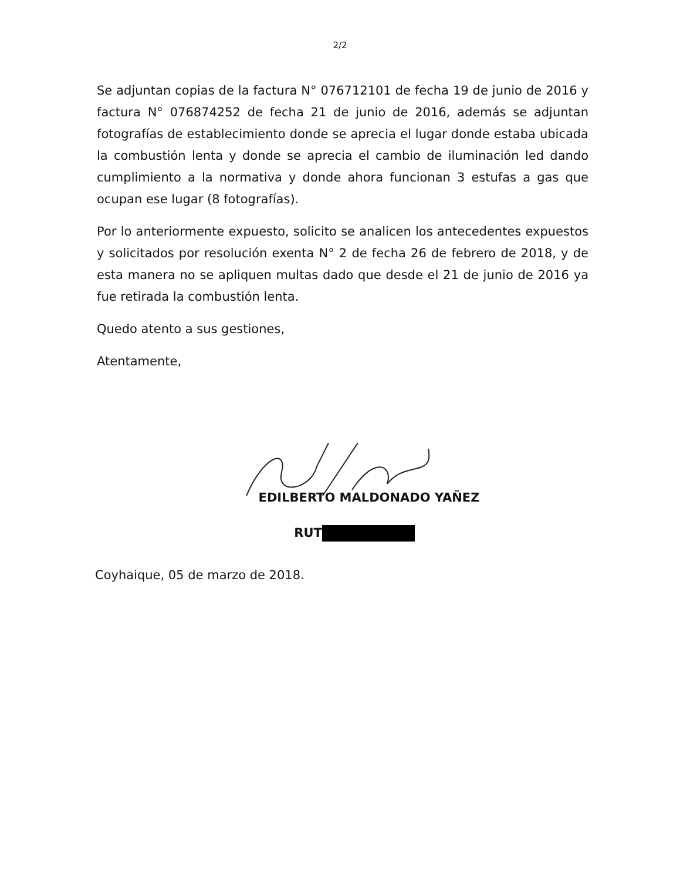2/2
Se adjuntan copias de la factura N° 076712101 de fecha 19 de junio de 2016 y factura N° 076874252 de fecha 21 de junio de 2016, además se adjuntan fotografías de establecimiento donde se aprecia el lugar donde estaba ubicada la combustión lenta y donde se aprecia el cambio de iluminación led dando cumplimiento a la normativa y donde ahora funcionan 3 estufas a gas que ocupan ese lugar (8 fotografías).
Por lo anteriormente expuesto, solicito se analicen los antecedentes expuestos y solicitados por resolución exenta N° 2 de fecha 26 de febrero de 2018, y de esta manera no se apliquen multas dado que desde el 21 de junio de 2016 ya fue retirada la combustión lenta.
Quedo atento a sus gestiones,
Atentamente,
EDILBERTO MALDONADO YAÑEZ
RUT
Coyhaique, 05 de marzo de 2018.